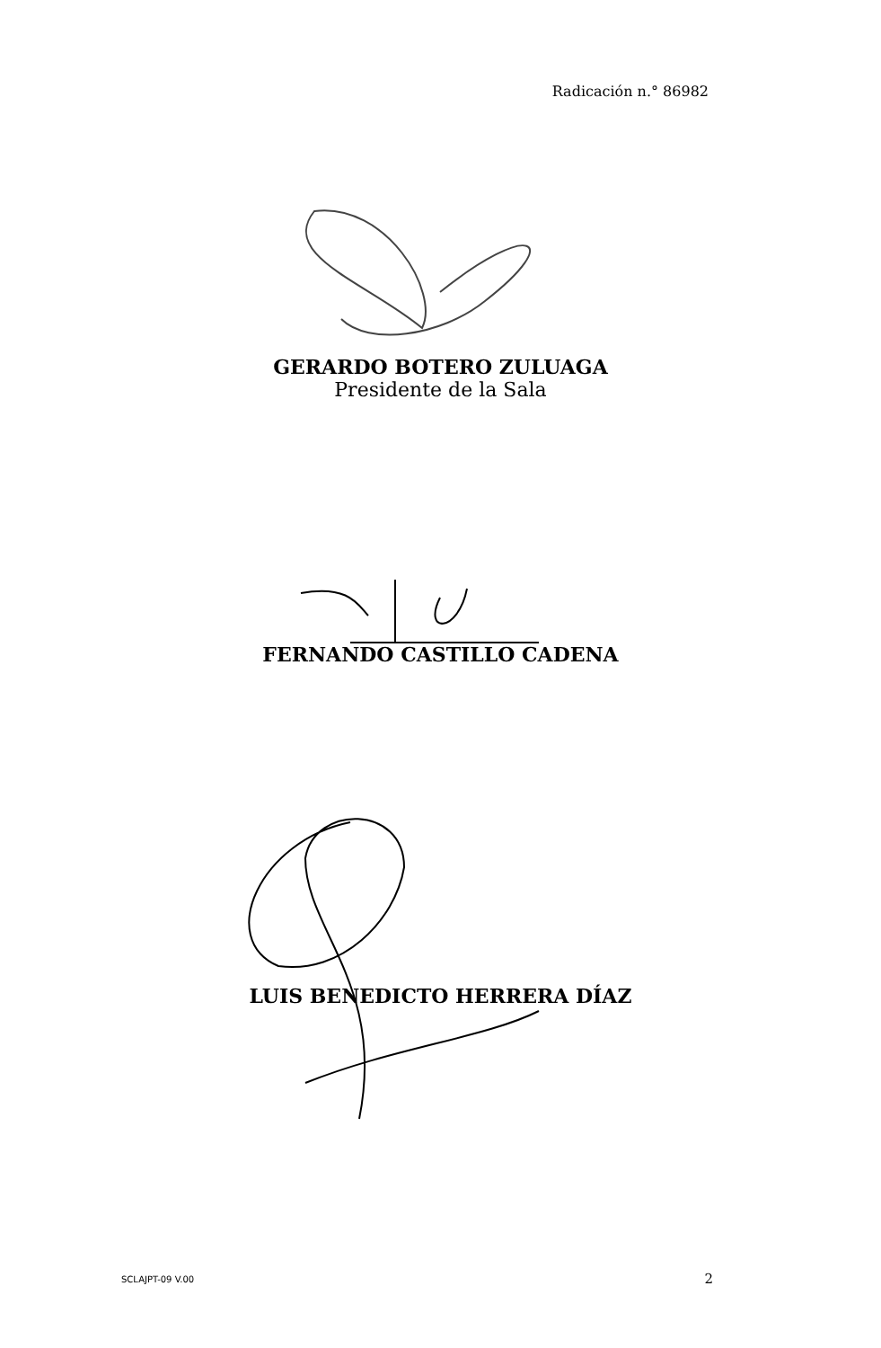Radicación n.° 86982
GERARDO BOTERO ZULUAGA
Presidente de la Sala
FERNANDO CASTILLO CADENA
LUIS BENEDICTO HERRERA DÍAZ
SCLAJPT-09 V.00 2